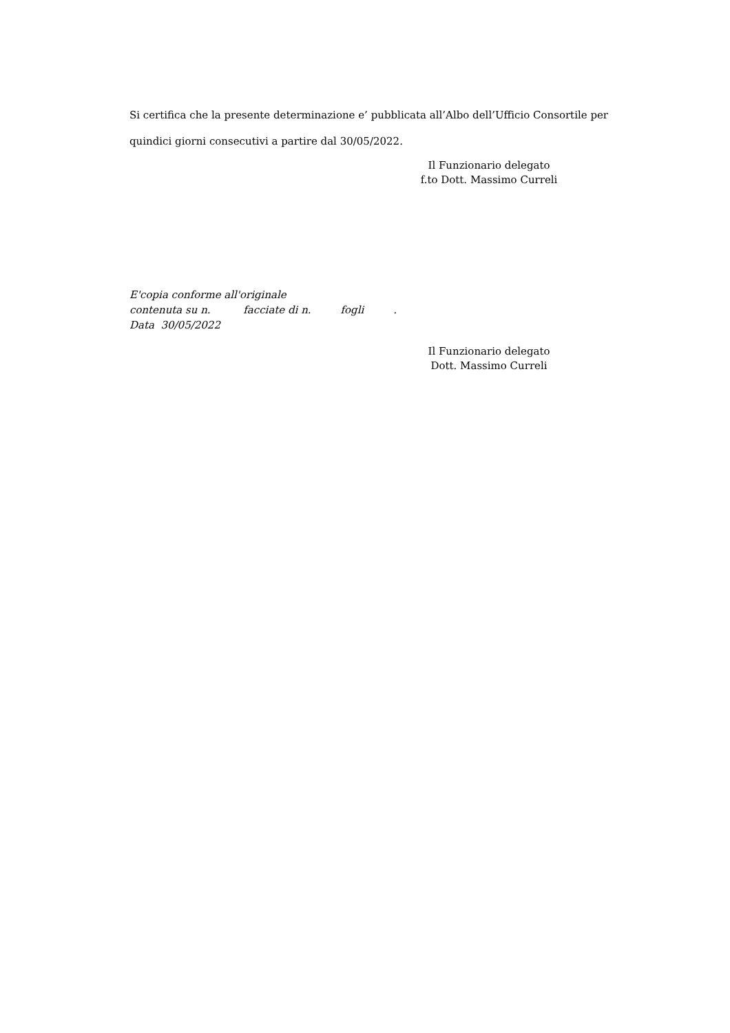Si certifica che la presente determinazione e’ pubblicata all’Albo dell’Ufficio Consortile per quindici giorni consecutivi a partire dal 30/05/2022.
Il Funzionario delegato
f.to Dott. Massimo Curreli
E'copia conforme all'originale
contenuta su n. facciate di n. fogli .
Data 30/05/2022
Il Funzionario delegato
Dott. Massimo Curreli